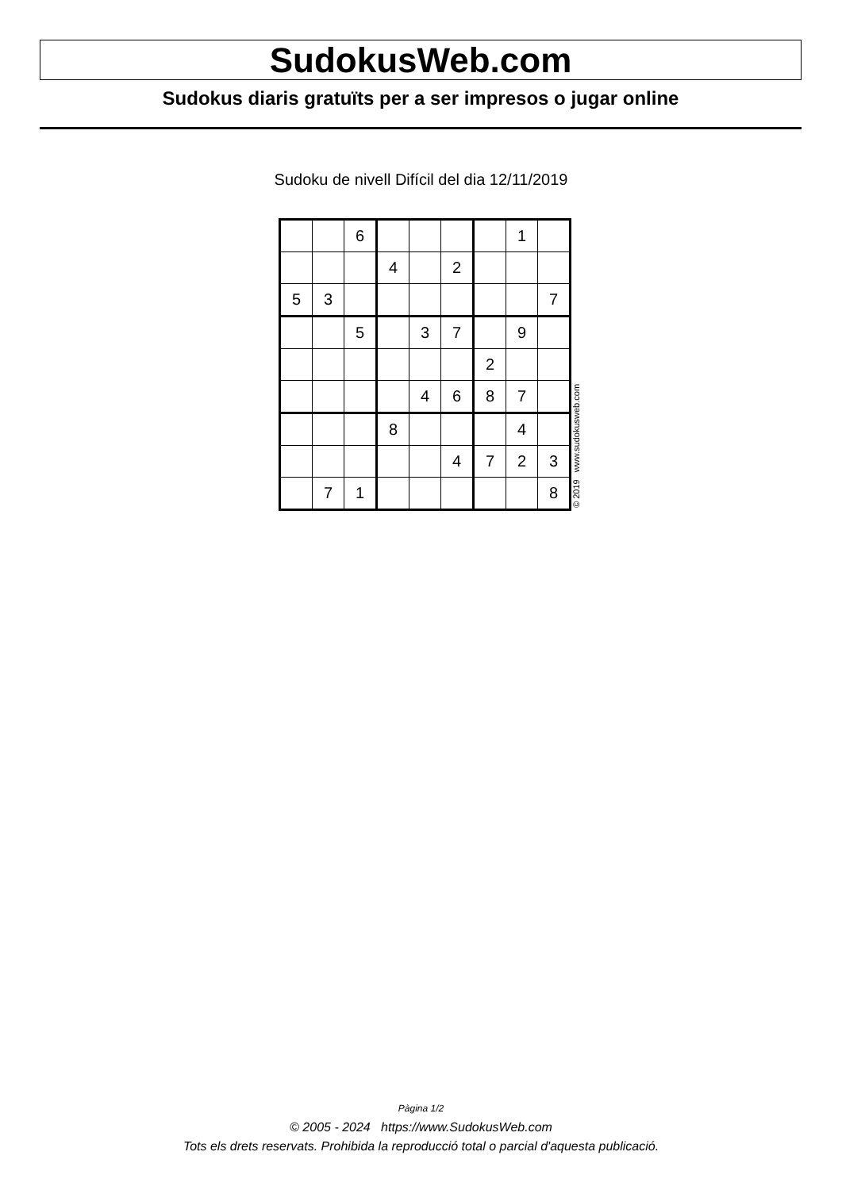SudokusWeb.com
Sudokus diaris gratuïts per a ser impresos o jugar online
Sudoku de nivell Difícil del dia 12/11/2019
| | | 6 | | | | | 1 | |
| | | | 4 | | 2 | | | |
| 5 | 3 | | | | | | | 7 |
| | | 5 | | 3 | 7 | | 9 | |
| | | | | | | 2 | | |
| | | | | 4 | 6 | 8 | 7 | |
| | | | 8 | | | | 4 | |
| | | | | | 4 | 7 | 2 | 3 |
| | 7 | 1 | | | | | | 8 |
© 2019 www.sudokusweb.com
Pàgina 1/2
© 2005 - 2024 https://www.SudokusWeb.com
Tots els drets reservats. Prohibida la reproducció total o parcial d'aquesta publicació.